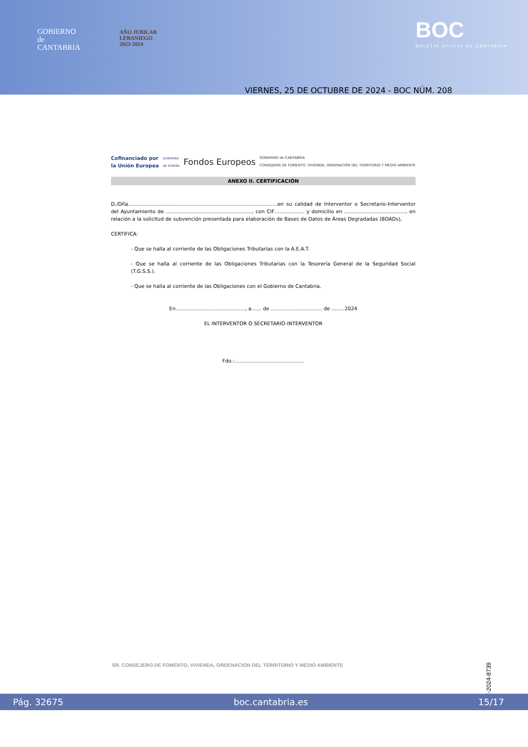GOBIERNO
de
CANTABRIA
AÑO JUBILAR
LEBANIEGO
2023·2024
BOC
BOLETÍN OFICIAL DE CANTABRIA
VIERNES, 25 DE OCTUBRE DE 2024 - BOC NÚM. 208
Cofinanciado por
la Unión Europea GOBIERNO
DE ESPAÑA Fondos Europeos GOBIERNO de CANTABRIA
CONSEJERÍA DE FOMENTO, VIVIENDA, ORDENACIÓN DEL TERRITORIO Y MEDIO AMBIENTE
ANEXO II. CERTIFICACIÓN
D./Dña………………………………………………………………………………en su calidad de Interventor o Secretario-Interventor del Ayuntamiento de ……………………………………………., con CIF……………… y domicilio en ………………………………., en relación a la solicitud de subvención presentada para elaboración de Bases de Datos de Áreas Degradadas (BDADs),
CERTIFICA:
- Que se halla al corriente de las Obligaciones Tributarias con la A.E.A.T.
- Que se halla al corriente de las Obligaciones Tributarias con la Tesorería General de la Seguridad Social (T.G.S.S.).
- Que se halla al corriente de las Obligaciones con el Gobierno de Cantabria.
En……………………………………, a…… de …………………………. de ……..2024
EL INTERVENTOR O SECRETARIO-INTERVENTOR
Fdo.:……………………………………
SR. CONSEJERO DE FOMENTO, VIVIENDA, ORDENACIÓN DEL TERRITORIO Y MEDIO AMBIENTE
CVE-2024-8739
Pág. 32675 boc.cantabria.es 15/17